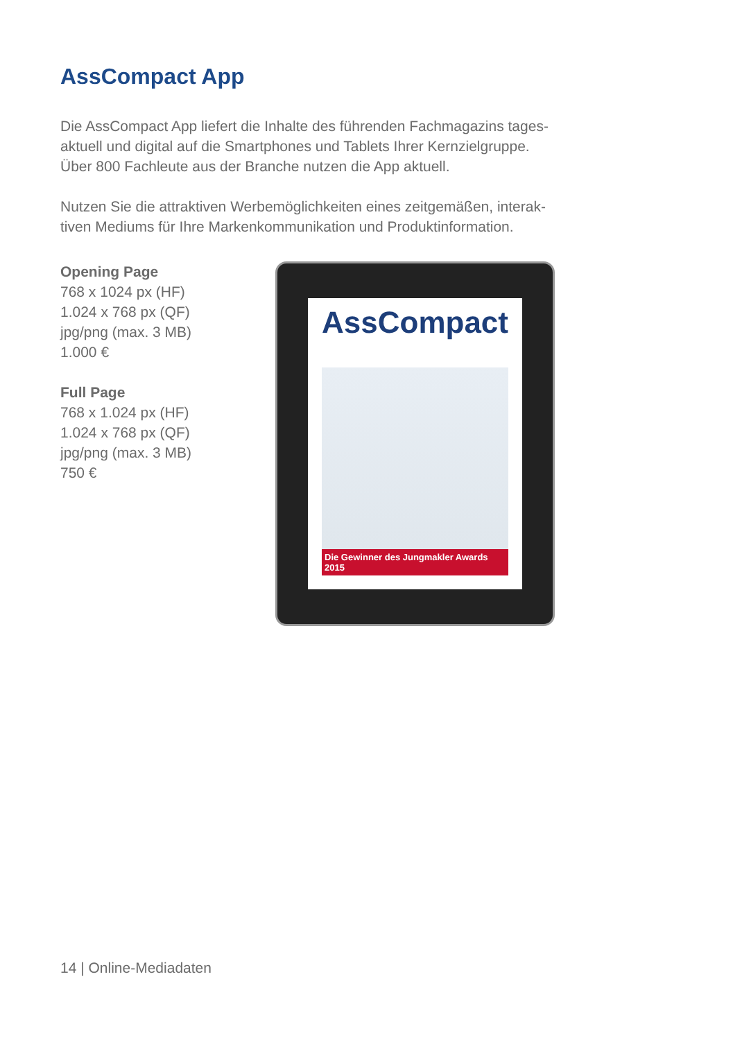AssCompact App
Die AssCompact App liefert die Inhalte des führenden Fachmagazins tages-aktuell und digital auf die Smartphones und Tablets Ihrer Kernzielgruppe. Über 800 Fachleute aus der Branche nutzen die App aktuell.
Nutzen Sie die attraktiven Werbemöglichkeiten eines zeitgemäßen, interak-tiven Mediums für Ihre Markenkommunikation und Produktinformation.
Opening Page
768 x 1024 px (HF)
1.024 x 768 px (QF)
jpg/png (max. 3 MB)
1.000 €
Full Page
768 x 1.024 px (HF)
1.024 x 768 px (QF)
jpg/png (max. 3 MB)
750 €
AssCompact
Die Gewinner des Jungmakler Awards 2015
14 | Online-Mediadaten